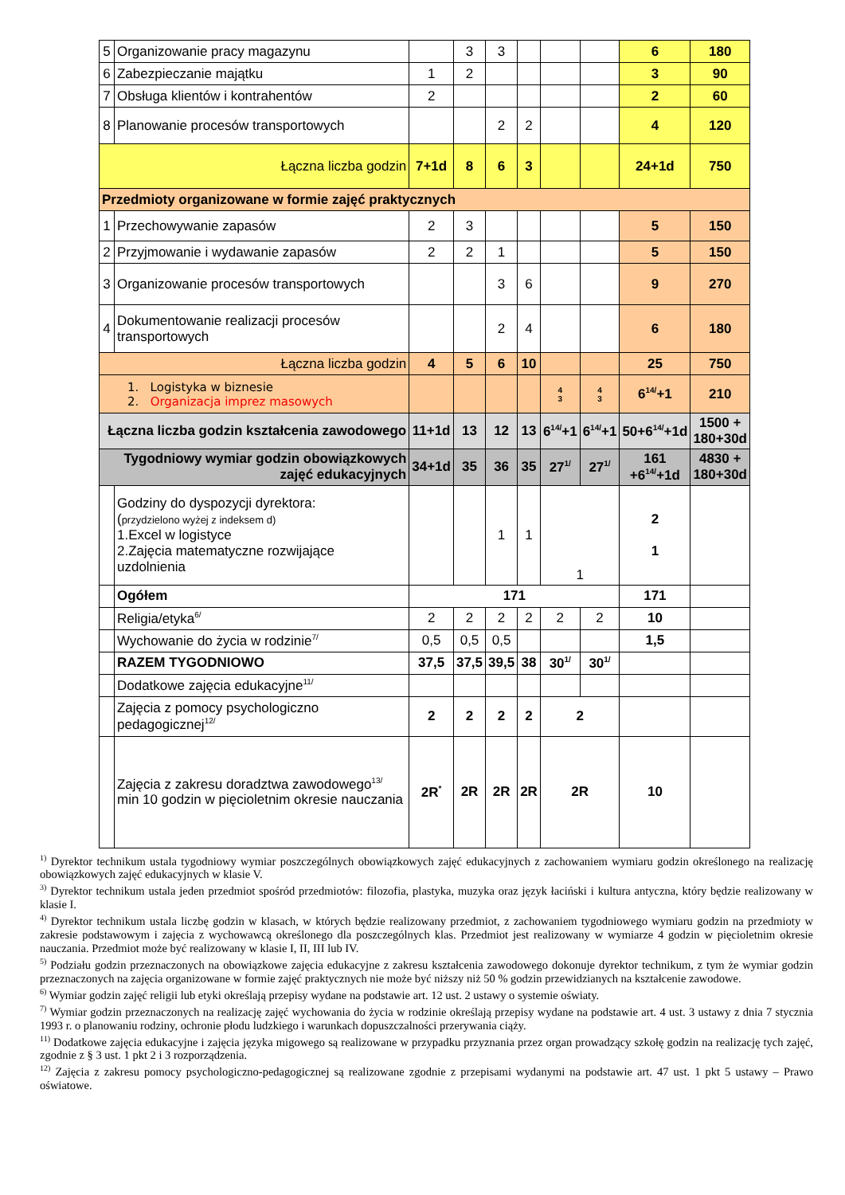| 5 | Organizowanie pracy magazynu | | 3 | 3 | | | | 6 | 180 |
| 6 | Zabezpieczanie majątku | 1 | 2 | | | | | 3 | 90 |
| 7 | Obsługa klientów i kontrahentów | 2 | | | | | | 2 | 60 |
| 8 | Planowanie procesów transportowych | | | 2 | 2 | | | 4 | 120 |
| Łączna liczba godzin | | 7+1d | 8 | 6 | 3 | | | 24+1d | 750 |
| Przedmioty organizowane w formie zajęć praktycznych | | | | | | | | | |
| 1 | Przechowywanie zapasów | 2 | 3 | | | | | 5 | 150 |
| 2 | Przyjmowanie i wydawanie zapasów | 2 | 2 | 1 | | | | 5 | 150 |
| 3 | Organizowanie procesów transportowych | | | 3 | 6 | | | 9 | 270 |
| 4 | Dokumentowanie realizacji procesów transportowych | | | 2 | 4 | | | 6 | 180 |
| Łączna liczba godzin | | 4 | 5 | 6 | 10 | | | 25 | 750 |
| 1. Logistyka w biznesie 2. Organizacja imprez masowych | | | | | | 4 3 | 4 3 | 6<sup>14/</sup>+1 | 210 |
| Łączna liczba godzin kształcenia zawodowego | | 11+1d | 13 | 12 | 13 | 6<sup>14/</sup>+1 | 6<sup>14/</sup>+1 | 50+6<sup>14/</sup>+1d | 1500 + 180+30d |
| Tygodniowy wymiar godzin obowiązkowych zajęć edukacyjnych | | 34+1d | 35 | 36 | 35 | 27<sup>1/</sup> | 27<sup>1/</sup> | 161 +6<sup>14/</sup>+1d | 4830 + 180+30d |
| | Godziny do dyspozycji dyrektora: ( przydzielono wyżej z indeksem d) 1.Excel w logistyce 2.Zajęcia matematyczne rozwijające uzdolnienia | | | 1 | 1 | 1 | | 2 1 | |
| | Ogółem | 171 | | | | | | 171 | |
| | Religia/etyka<sup>6/</sup> | 2 | 2 | 2 | 2 | 2 | 2 | 10 | |
| | Wychowanie do życia w rodzinie<sup>7/</sup> | 0,5 | 0,5 | 0,5 | | | | 1,5 | |
| | RAZEM TYGODNIOWO | 37,5 | 37,5 | 39,5 | 38 | 30<sup>1/</sup> | 30<sup>1/</sup> | | |
| | Dodatkowe zajęcia edukacyjne<sup>11/</sup> | | | | | | | | |
| | Zajęcia z pomocy psychologiczno pedagogicznej<sup>12/</sup> | 2 | 2 | 2 | 2 | 2 | | | |
| | Zajęcia z zakresu doradztwa zawodowego<sup>13/</sup> min 10 godzin w pięcioletnim okresie nauczania | 2R<sup>*</sup> | 2R | 2R | 2R | 2R | | 10 | |
<sup>1)</sup> Dyrektor technikum ustala tygodniowy wymiar poszczególnych obowiązkowych zajęć edukacyjnych z zachowaniem wymiaru godzin określonego na realizację obowiązkowych zajęć edukacyjnych w klasie V.
<sup>3)</sup> Dyrektor technikum ustala jeden przedmiot spośród przedmiotów: filozofia, plastyka, muzyka oraz język łaciński i kultura antyczna, który będzie realizowany w klasie I.
<sup>4)</sup> Dyrektor technikum ustala liczbę godzin w klasach, w których będzie realizowany przedmiot, z zachowaniem tygodniowego wymiaru godzin na przedmioty w zakresie podstawowym i zajęcia z wychowawcą określonego dla poszczególnych klas. Przedmiot jest realizowany w wymiarze 4 godzin w pięcioletnim okresie nauczania. Przedmiot może być realizowany w klasie I, II, III lub IV.
<sup>5)</sup> Podziału godzin przeznaczonych na obowiązkowe zajęcia edukacyjne z zakresu kształcenia zawodowego dokonuje dyrektor technikum, z tym że wymiar godzin przeznaczonych na zajęcia organizowane w formie zajęć praktycznych nie może być niższy niż 50 % godzin przewidzianych na kształcenie zawodowe.
<sup>6)</sup> Wymiar godzin zajęć religii lub etyki określają przepisy wydane na podstawie art. 12 ust. 2 ustawy o systemie oświaty.
<sup>7)</sup> Wymiar godzin przeznaczonych na realizację zajęć wychowania do życia w rodzinie określają przepisy wydane na podstawie art. 4 ust. 3 ustawy z dnia 7 stycznia 1993 r. o planowaniu rodziny, ochronie płodu ludzkiego i warunkach dopuszczalności przerywania ciąży.
<sup>11)</sup> Dodatkowe zajęcia edukacyjne i zajęcia języka migowego są realizowane w przypadku przyznania przez organ prowadzący szkołę godzin na realizację tych zajęć, zgodnie z § 3 ust. 1 pkt 2 i 3 rozporządzenia.
<sup>12)</sup> Zajęcia z zakresu pomocy psychologiczno-pedagogicznej są realizowane zgodnie z przepisami wydanymi na podstawie art. 47 ust. 1 pkt 5 ustawy – Prawo oświatowe.